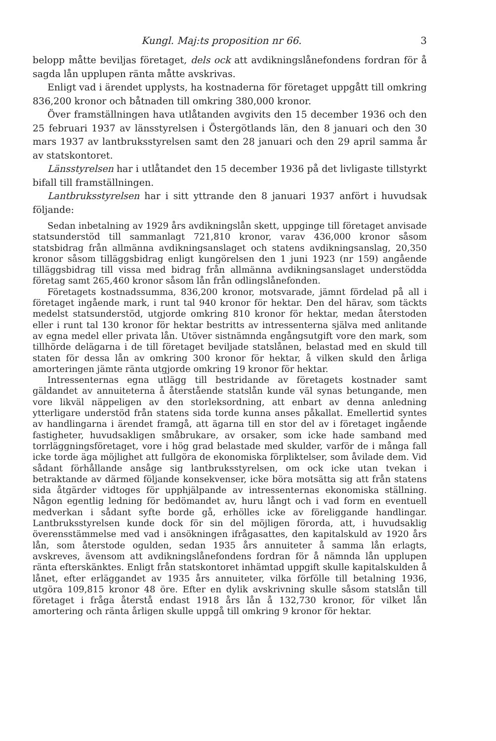Kungl. Maj:ts proposition nr 66. 3
belopp måtte beviljas företaget, dels ock att avdikningslånefondens fordran för å sagda lån upplupen ränta måtte avskrivas.
Enligt vad i ärendet upplysts, ha kostnaderna för företaget uppgått till omkring 836,200 kronor och båtnaden till omkring 380,000 kronor.
Över framställningen hava utlåtanden avgivits den 15 december 1936 och den 25 februari 1937 av länsstyrelsen i Östergötlands län, den 8 januari och den 30 mars 1937 av lantbruksstyrelsen samt den 28 januari och den 29 april samma år av statskontoret.
Länsstyrelsen har i utlåtandet den 15 december 1936 på det livligaste tillstyrkt bifall till framställningen.
Lantbruksstyrelsen har i sitt yttrande den 8 januari 1937 anfört i huvudsak följande:
Sedan inbetalning av 1929 års avdikningslån skett, uppginge till företaget anvisade statsunderstöd till sammanlagt 721,810 kronor, varav 436,000 kronor såsom statsbidrag från allmänna avdikningsanslaget och statens avdikningsanslag, 20,350 kronor såsom tilläggsbidrag enligt kungörelsen den 1 juni 1923 (nr 159) angående tilläggsbidrag till vissa med bidrag från allmänna avdikningsanslaget understödda företag samt 265,460 kronor såsom lån från odlingslånefonden.
Företagets kostnadssumma, 836,200 kronor, motsvarade, jämnt fördelad på all i företaget ingående mark, i runt tal 940 kronor för hektar. Den del härav, som täckts medelst statsunderstöd, utgjorde omkring 810 kronor för hektar, medan återstoden eller i runt tal 130 kronor för hektar bestritts av intressenterna själva med anlitande av egna medel eller privata lån. Utöver sistnämnda engångsutgift vore den mark, som tillhörde delägarna i de till företaget beviljade statslånen, belastad med en skuld till staten för dessa lån av omkring 300 kronor för hektar, å vilken skuld den årliga amorteringen jämte ränta utgjorde omkring 19 kronor för hektar.
Intressenternas egna utlägg till bestridande av företagets kostnader samt gäldandet av annuiteterna å återstående statslån kunde väl synas betungande, men vore likväl näppeligen av den storleksordning, att enbart av denna anledning ytterligare understöd från statens sida torde kunna anses påkallat. Emellertid syntes av handlingarna i ärendet framgå, att ägarna till en stor del av i företaget ingående fastigheter, huvudsakligen småbrukare, av orsaker, som icke hade samband med torrläggningsföretaget, vore i hög grad belastade med skulder, varför de i många fall icke torde äga möjlighet att fullgöra de ekonomiska förpliktelser, som åvilade dem. Vid sådant förhållande ansåge sig lantbruksstyrelsen, om ock icke utan tvekan i betraktande av därmed följande konsekvenser, icke böra motsätta sig att från statens sida åtgärder vidtoges för upphjälpande av intressenternas ekonomiska ställning. Någon egentlig ledning för bedömandet av, huru långt och i vad form en eventuell medverkan i sådant syfte borde gå, erhölles icke av föreliggande handlingar. Lantbruksstyrelsen kunde dock för sin del möjligen förorda, att, i huvudsaklig överensstämmelse med vad i ansökningen ifrågasattes, den kapitalskuld av 1920 års lån, som återstode ogulden, sedan 1935 års annuiteter å samma lån erlagts, avskreves, ävensom att avdikningslånefondens fordran för å nämnda lån upplupen ränta efterskänktes. Enligt från statskontoret inhämtad uppgift skulle kapitalskulden å lånet, efter erläggandet av 1935 års annuiteter, vilka förfölle till betalning 1936, utgöra 109,815 kronor 48 öre. Efter en dylik avskrivning skulle såsom statslån till företaget i fråga återstå endast 1918 års lån å 132,730 kronor, för vilket lån amortering och ränta årligen skulle uppgå till omkring 9 kronor för hektar.